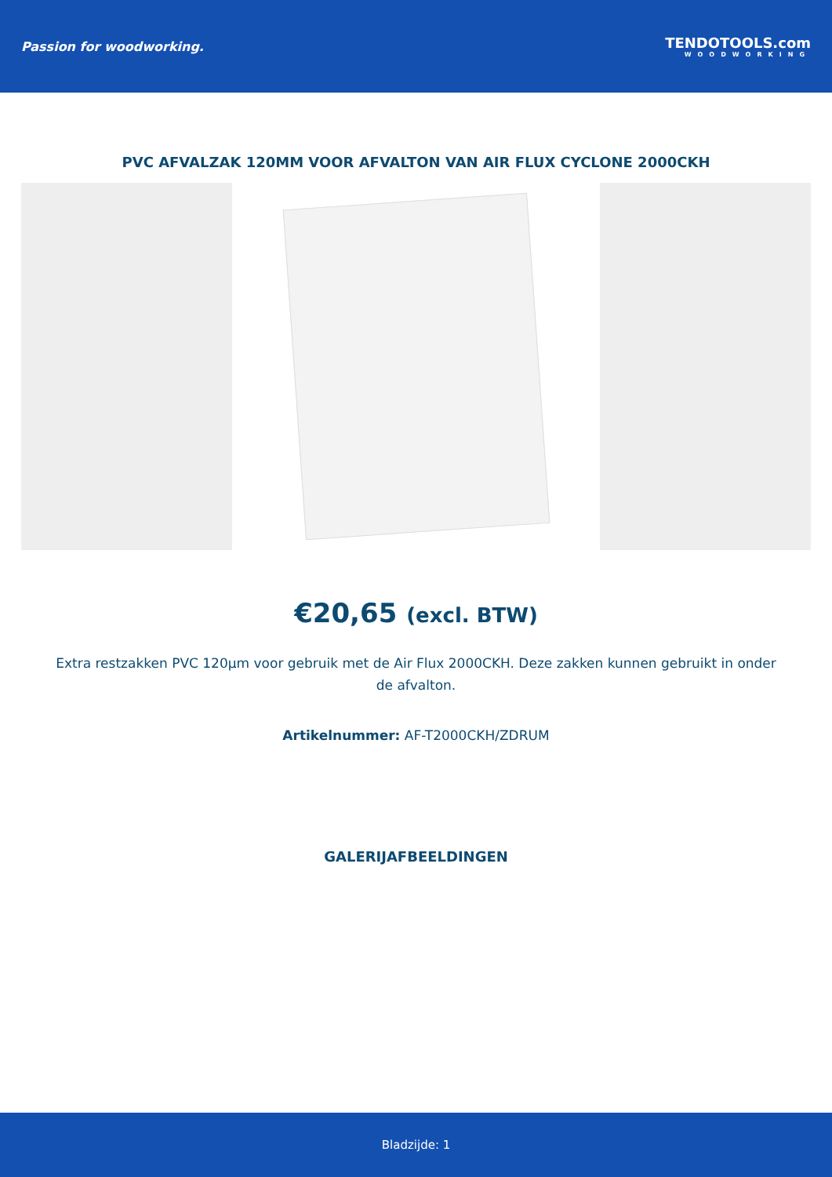Passion for woodworking. TENDOTOOLS.com
WOODWORKING
PVC AFVALZAK 120MM VOOR AFVALTON VAN AIR FLUX CYCLONE 2000CKH
€20,65 (excl. BTW)
Extra restzakken PVC 120µm voor gebruik met de Air Flux 2000CKH. Deze zakken kunnen gebruikt in onder de afvalton.
Artikelnummer: AF-T2000CKH/ZDRUM
GALERIJAFBEELDINGEN
Bladzijde: 1